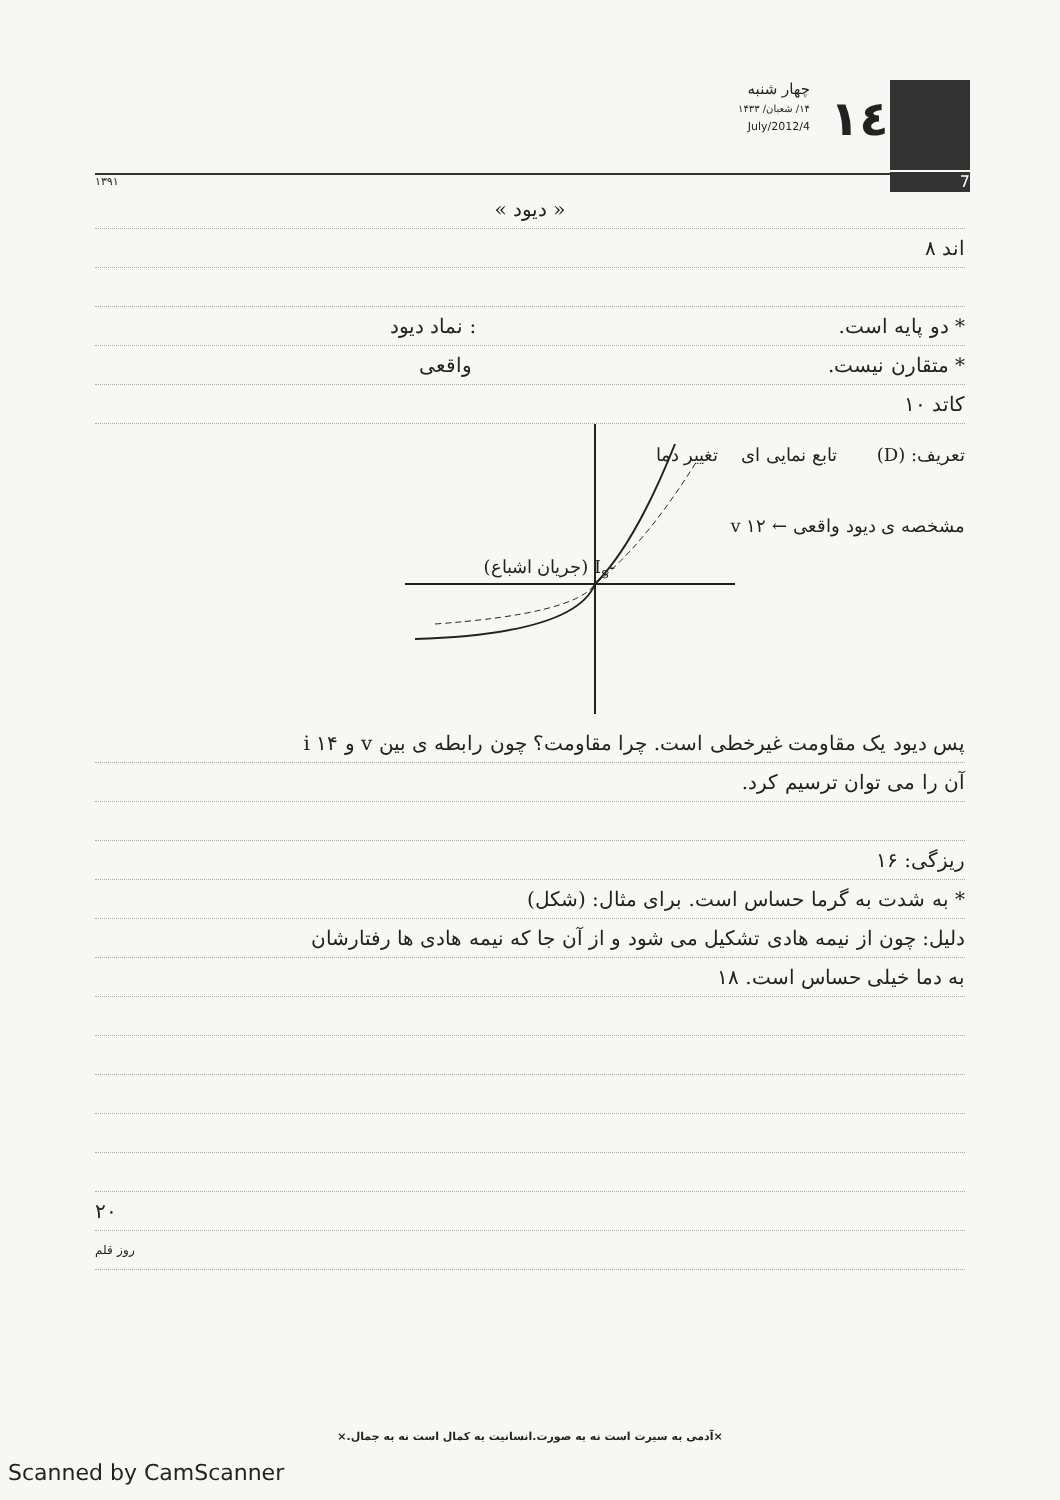چهار شنبه
۱۴/ شعبان/ ۱۴۳۳
4/July/2012
١٤
7
۱۳۹۱
« دیود »
اند ۸
* دو پایه است. : نماد دیود
* متقارن نیست. واقعی
کاتد ۱۰
تعریف: (D) تابع نمایی ای تغییر دما
مشخصه ی دیود واقعی ← v ۱۲
-I<sub>s</sub> (جریان اشباع)
پس دیود یک مقاومت غیرخطی است. چرا مقاومت؟ چون رابطه ی بین v و i ۱۴
آن را می توان ترسیم کرد.
ریزگی: ۱۶
* به شدت به گرما حساس است. برای مثال: (شکل)
دلیل: چون از نیمه هادی تشکیل می شود و از آن جا که نیمه هادی ها رفتارشان
به دما خیلی حساس است. ۱۸
۲۰
روز قلم
×آدمی به سیرت است نه به صورت.انسانیت به کمال است نه به جمال.×
Scanned by CamScanner